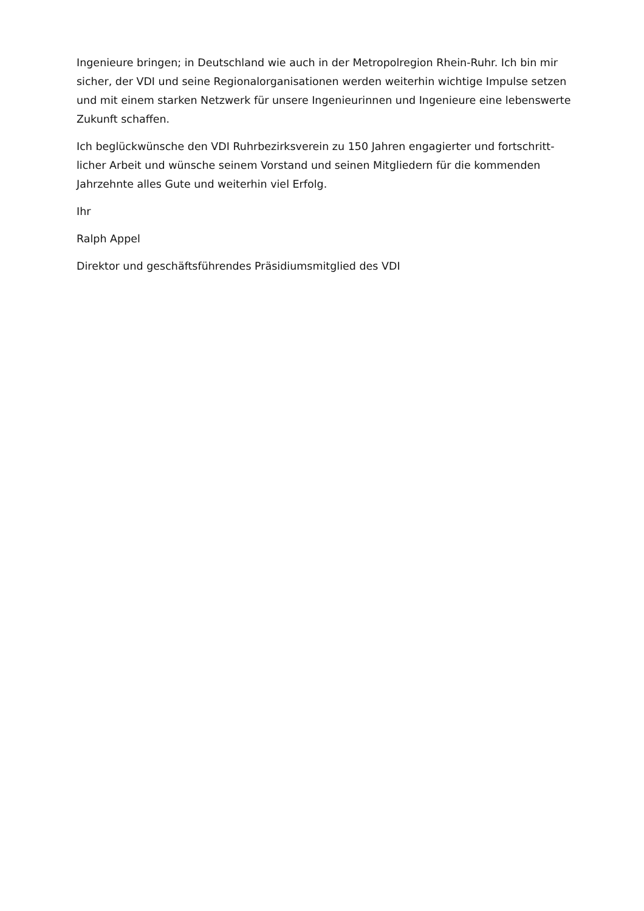Ingenieure bringen; in Deutschland wie auch in der Metropolregion Rhein-Ruhr. Ich bin mir sicher, der VDI und seine Regionalorganisationen werden weiterhin wichtige Impulse setzen und mit einem starken Netzwerk für unsere Ingenieurinnen und Ingenieure eine lebenswerte Zukunft schaffen.
Ich beglückwünsche den VDI Ruhrbezirksverein zu 150 Jahren engagierter und fortschritt-licher Arbeit und wünsche seinem Vorstand und seinen Mitgliedern für die kommenden Jahrzehnte alles Gute und weiterhin viel Erfolg.
Ihr
Ralph Appel
Direktor und geschäftsführendes Präsidiumsmitglied des VDI